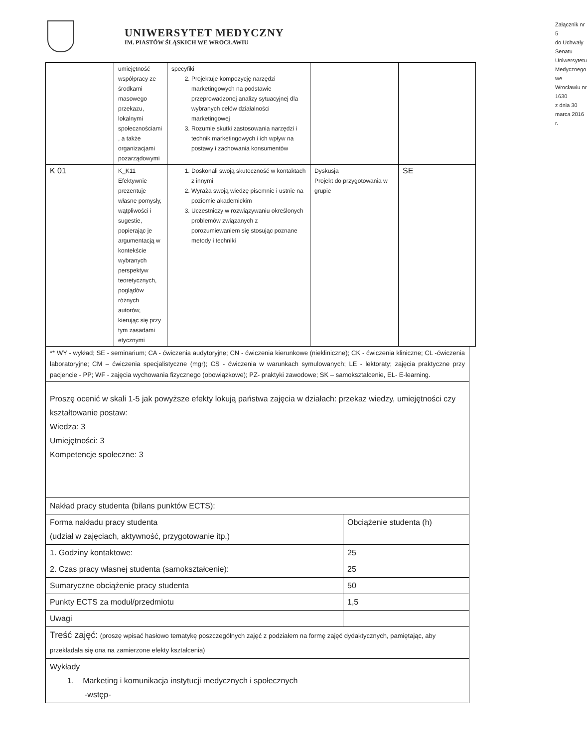UNIWERSYTET MEDYCZNY
IM. PIASTÓW ŚLĄSKICH WE WROCŁAWIU
Załącznik nr 5
do Uchwały Senatu Uniwersytetu Medycznego
we Wrocławiu nr 1630
z dnia 30 marca 2016 r.
| | umiejętność współpracy ze środkami masowego przekazu, lokalnymi społecznościami , a także organizacjami pozarządowymi | specyfiki 2. Projektuje kompozycję narzędzi marketingowych na podstawie przeprowadzonej analizy sytuacyjnej dla wybranych celów działalności marketingowej 3. Rozumie skutki zastosowania narzędzi i technik marketingowych i ich wpływ na postawy i zachowania konsumentów | | |
| K 01 | K_K11 Efektywnie prezentuje własne pomysły, wątpliwości i sugestie, popierając je argumentacją w kontekście wybranych perspektyw teoretycznych, poglądów różnych autorów, kierując się przy tym zasadami etycznymi | 1. Doskonali swoją skuteczność w kontaktach z innymi 2. Wyraża swoją wiedzę pisemnie i ustnie na poziomie akademickim 3. Uczestniczy w rozwiązywaniu określonych problemów związanych z porozumiewaniem się stosując poznane metody i techniki | Dyskusja Projekt do przygotowania w grupie | SE |
| ** WY - wykład; SE - seminarium; CA - ćwiczenia audytoryjne; CN - ćwiczenia kierunkowe (niekliniczne); CK - ćwiczenia kliniczne; CL -ćwiczenia laboratoryjne; CM – ćwiczenia specjalistyczne (mgr); CS - ćwiczenia w warunkach symulowanych; LE - lektoraty; zajęcia praktyczne przy pacjencie - PP; WF - zajęcia wychowania fizycznego (obowiązkowe); PZ- praktyki zawodowe; SK – samokształcenie, EL- E-learning. | |
| Proszę ocenić w skali 1-5 jak powyższe efekty lokują państwa zajęcia w działach: przekaz wiedzy, umiejętności czy kształtowanie postaw: Wiedza: 3 Umiejętności: 3 Kompetencje społeczne: 3 | |
| Nakład pracy studenta (bilans punktów ECTS): | |
| Forma nakładu pracy studenta (udział w zajęciach, aktywność, przygotowanie itp.) | Obciążenie studenta (h) |
| 1. Godziny kontaktowe: | 25 |
| 2. Czas pracy własnej studenta (samokształcenie): | 25 |
| Sumaryczne obciążenie pracy studenta | 50 |
| Punkty ECTS za moduł/przedmiotu | 1,5 |
| Uwagi | |
| Treść zajęć: (proszę wpisać hasłowo tematykę poszczególnych zajęć z podziałem na formę zajęć dydaktycznych, pamiętając, aby przekładała się ona na zamierzone efekty kształcenia) | |
| Wykłady 1. Marketing i komunikacja instytucji medycznych i społecznych -wstęp- | |